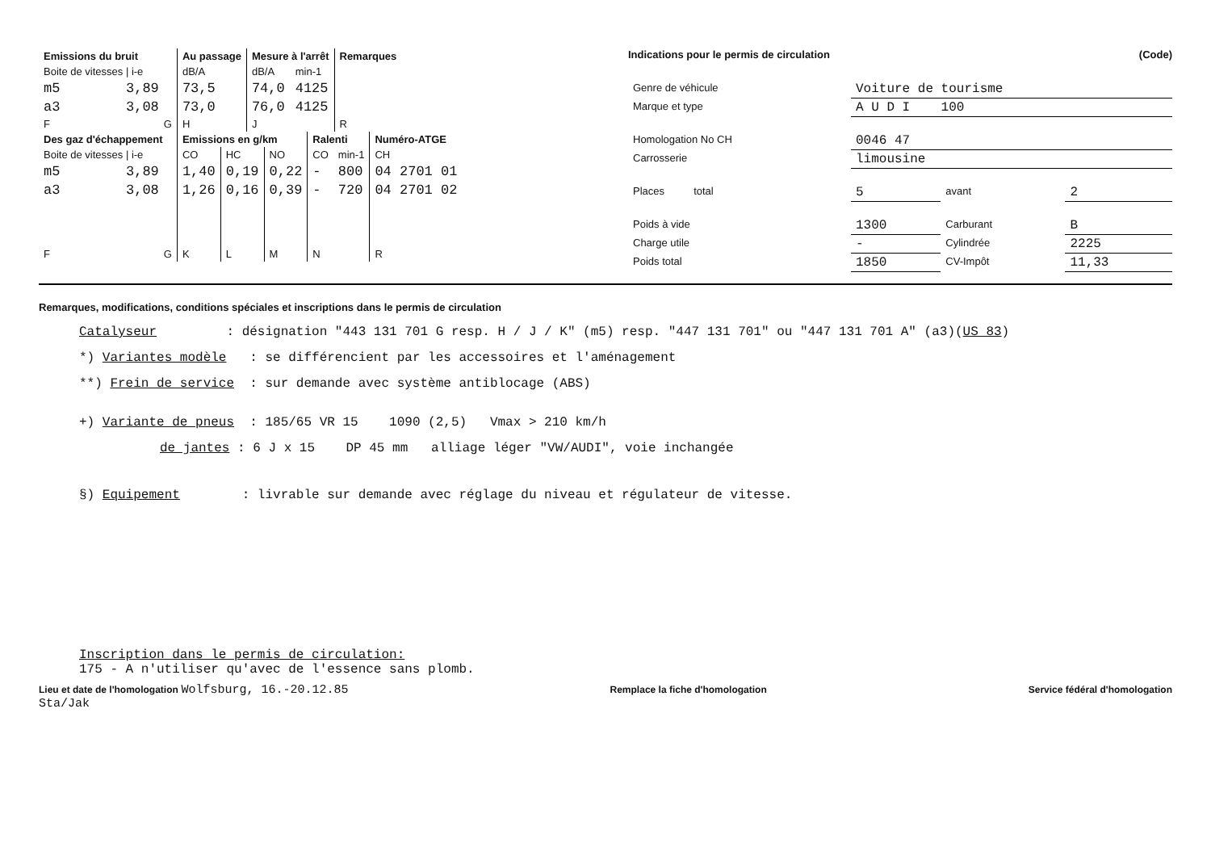| Emissions du bruit | Au passage | Mesure à l'arrêt | | Remarques |
| --- | --- | --- | --- | --- |
| Boite de vitesses / i-e | dB/A | dB/A | min-1 | |
| m5 3,89 | 73,5 | 74,0 | 4125 | |
| a3 3,08 | 73,0 | 76,0 | 4125 | |
| F G | H | J | | R |
| Des gaz d'échappement | Emissions en g/km | | | Ralenti | | Numéro-ATGE |
| --- | --- | --- | --- | --- | --- | --- |
| Boite de vitesses / i-e | CO | HC | NO | CO | min-1 | CH |
| m5 3,89 | 1,40 | 0,19 | 0,22 | - | 800 | 04 2701 01 |
| a3 3,08 | 1,26 | 0,16 | 0,39 | - | 720 | 04 2701 02 |
| F G | K | L | M | N | | R |
Indications pour le permis de circulation (Code)
| Genre de véhicule | Voiture de tourisme | | |
| Marque et type | A U D I 100 | | |
| Homologation No CH | 0046 47 | | |
| Carrosserie | limousine | | |
| Places total | 5 | avant | 2 |
| Poids à vide | 1300 | Carburant | B |
| Charge utile | - | Cylindrée | 2225 |
| Poids total | 1850 | CV-Impôt | 11,33 |
Remarques, modifications, conditions spéciales et inscriptions dans le permis de circulation
Catalyseur : désignation "443 131 701 G resp. H / J / K" (m5) resp. "447 131 701" ou "447 131 701 A" (a3)(US 83)
*) Variantes modèle : se différencient par les accessoires et l'aménagement
**) Frein de service : sur demande avec système antiblocage (ABS)
+) Variante de pneus : 185/65 VR 15 1090 (2,5) Vmax > 210 km/h
de jantes : 6 J x 15 DP 45 mm alliage léger "VW/AUDI", voie inchangée
§) Equipement : livrable sur demande avec réglage du niveau et régulateur de vitesse.
Inscription dans le permis de circulation:
175 - A n'utiliser qu'avec de l'essence sans plomb.
Lieu et date de l'homologation Wolfsburg, 16.-20.12.85
Sta/Jak
Remplace la fiche d'homologation
Service fédéral d'homologation